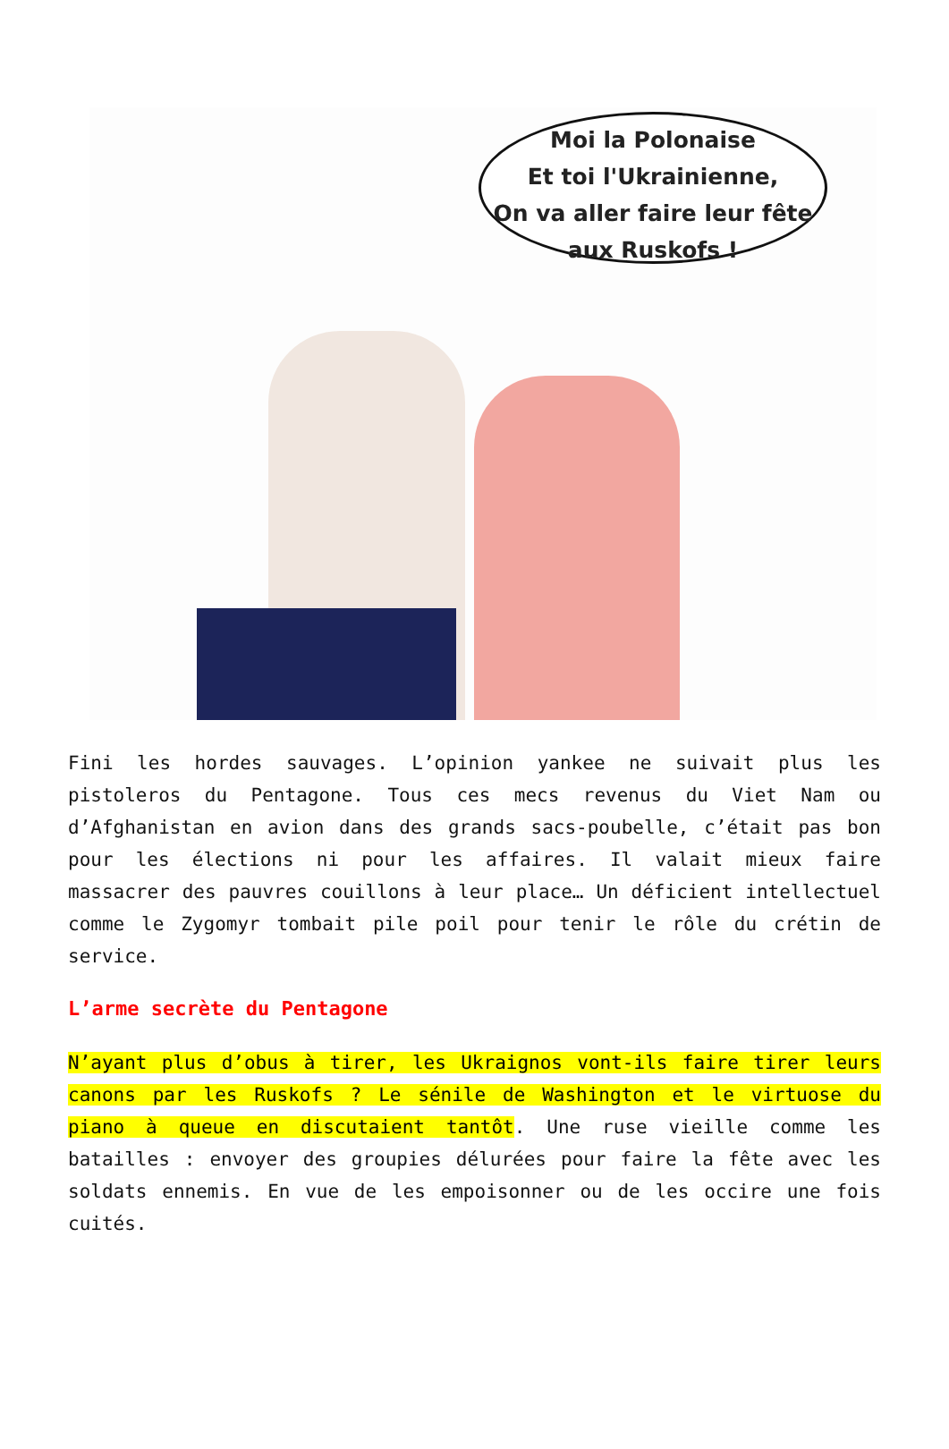Moi la Polonaise
Et toi l'Ukrainienne,
On va aller faire leur fête
aux Ruskofs !
Fini les hordes sauvages. L’opinion yankee ne suivait plus les pistoleros du Pentagone. Tous ces mecs revenus du Viet Nam ou d’Afghanistan en avion dans des grands sacs-poubelle, c’était pas bon pour les élections ni pour les affaires. Il valait mieux faire massacrer des pauvres couillons à leur place… Un déficient intellectuel comme le Zygomyr tombait pile poil pour tenir le rôle du crétin de service.
L’arme secrète du Pentagone
N’ayant plus d’obus à tirer, les Ukraignos vont-ils faire tirer leurs canons par les Ruskofs ? Le sénile de Washington et le virtuose du piano à queue en discutaient tantôt. Une ruse vieille comme les batailles : envoyer des groupies délurées pour faire la fête avec les soldats ennemis. En vue de les empoisonner ou de les occire une fois cuités.